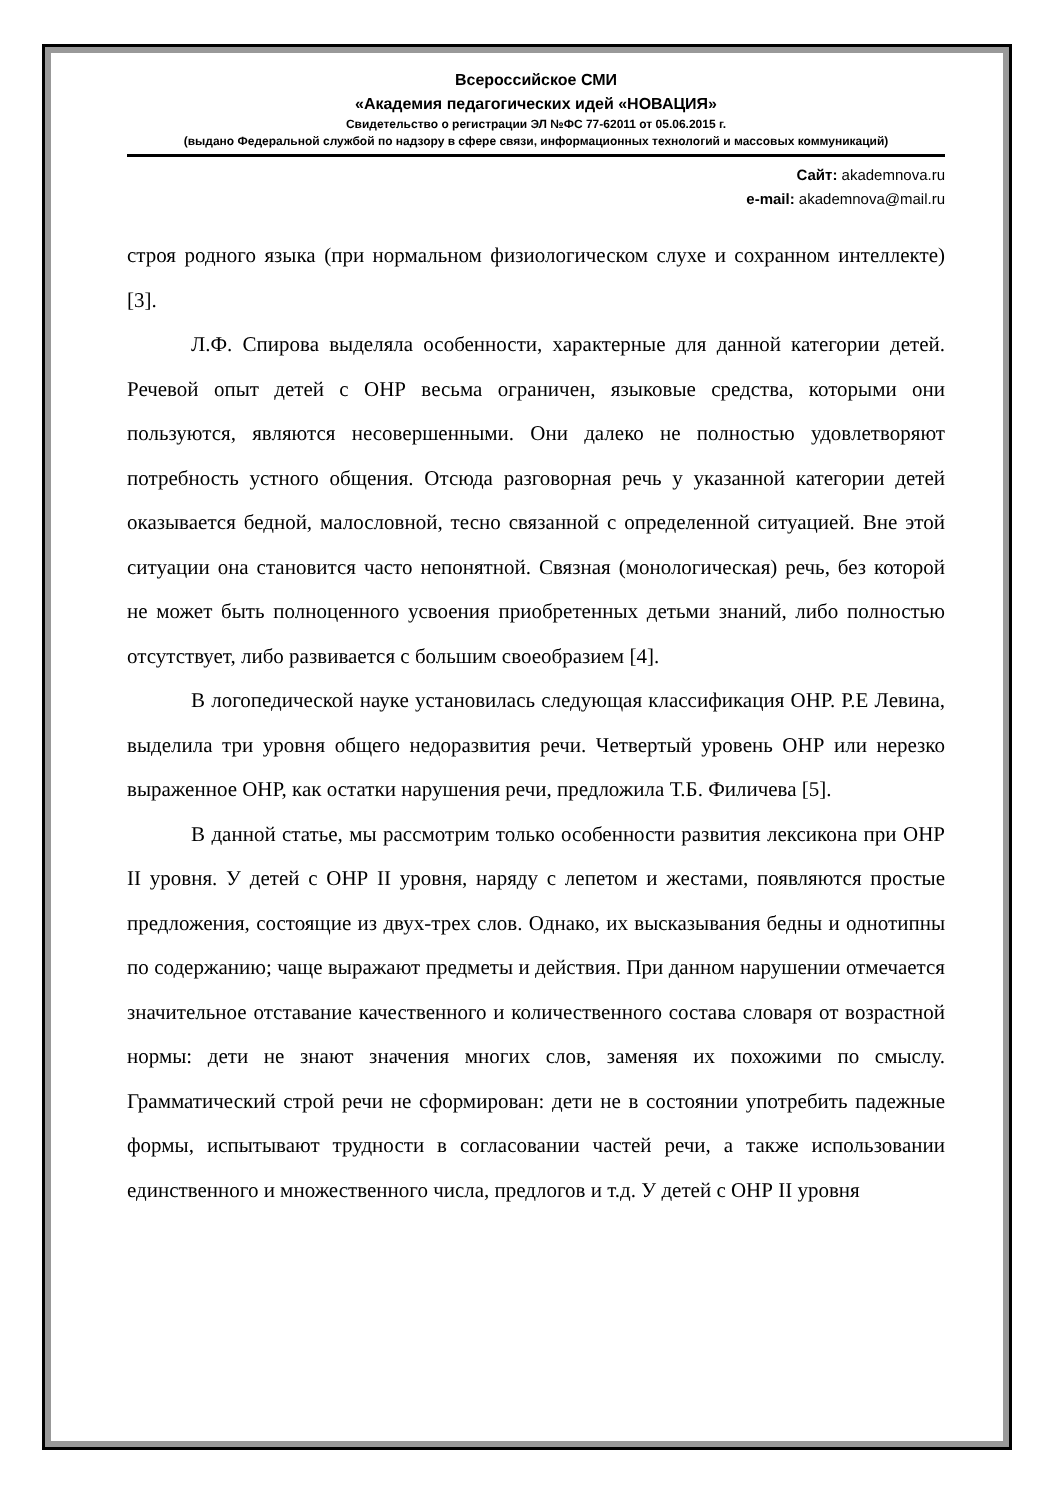Всероссийское СМИ
«Академия педагогических идей «НОВАЦИЯ»
Свидетельство о регистрации ЭЛ №ФС 77-62011 от 05.06.2015 г.
(выдано Федеральной службой по надзору в сфере связи, информационных технологий и массовых коммуникаций)
Сайт: akademnova.ru
e-mail: akademnova@mail.ru
строя родного языка (при нормальном физиологическом слухе и сохранном интеллекте) [3].
Л.Ф. Спирова выделяла особенности, характерные для данной категории детей. Речевой опыт детей с ОНР весьма ограничен, языковые средства, которыми они пользуются, являются несовершенными. Они далеко не полностью удовлетворяют потребность устного общения. Отсюда разговорная речь у указанной категории детей оказывается бедной, малословной, тесно связанной с определенной ситуацией. Вне этой ситуации она становится часто непонятной. Связная (монологическая) речь, без которой не может быть полноценного усвоения приобретенных детьми знаний, либо полностью отсутствует, либо развивается с большим своеобразием [4].
В логопедической науке установилась следующая классификация ОНР. Р.Е Левина, выделила три уровня общего недоразвития речи. Четвертый уровень ОНР или нерезко выраженное ОНР, как остатки нарушения речи, предложила Т.Б. Филичева [5].
В данной статье, мы рассмотрим только особенности развития лексикона при ОНР II уровня. У детей с ОНР II уровня, наряду с лепетом и жестами, появляются простые предложения, состоящие из двух-трех слов. Однако, их высказывания бедны и однотипны по содержанию; чаще выражают предметы и действия. При данном нарушении отмечается значительное отставание качественного и количественного состава словаря от возрастной нормы: дети не знают значения многих слов, заменяя их похожими по смыслу. Грамматический строй речи не сформирован: дети не в состоянии употребить падежные формы, испытывают трудности в согласовании частей речи, а также использовании единственного и множественного числа, предлогов и т.д. У детей с ОНР II уровня